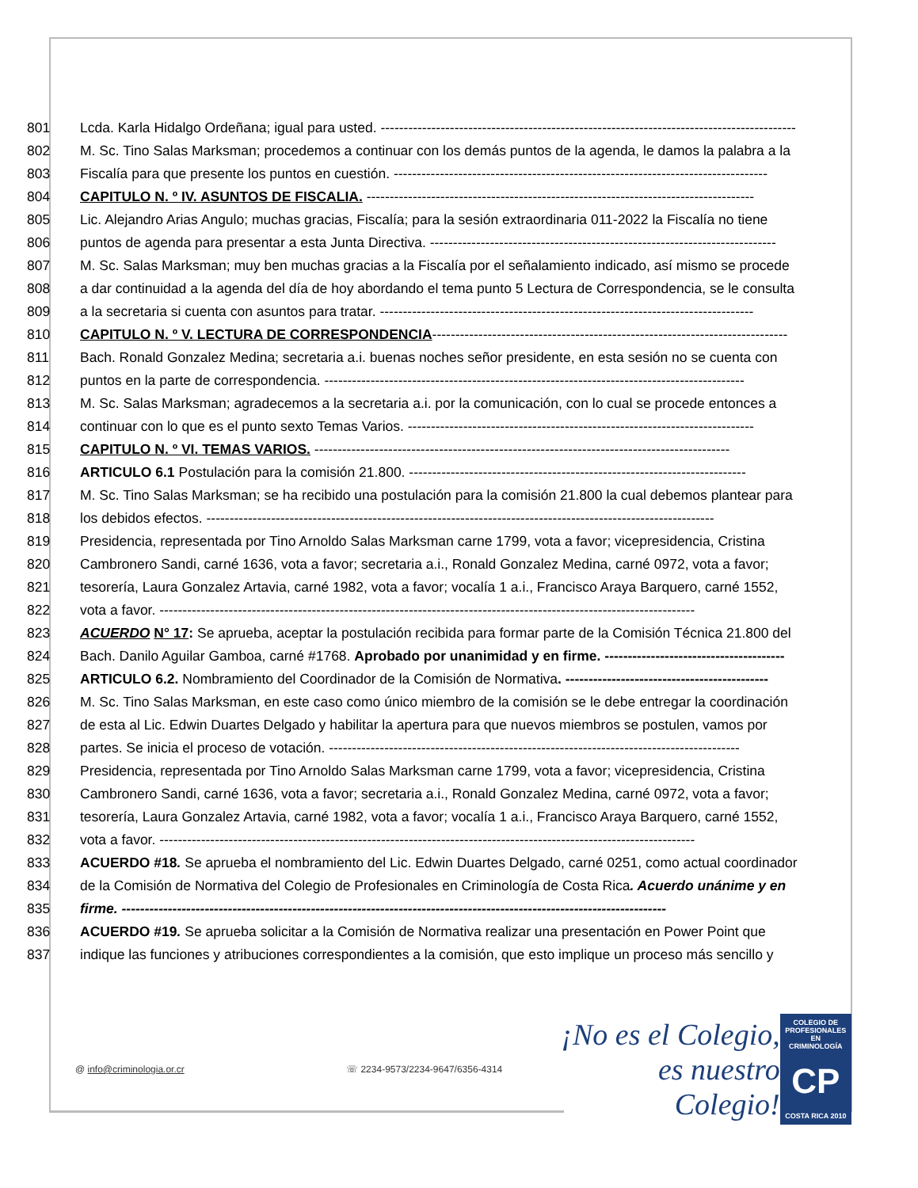801 Lcda. Karla Hidalgo Ordeñana; igual para usted. ------------------------------------------------------------------------------------------
802 M. Sc. Tino Salas Marksman; procedemos a continuar con los demás puntos de la agenda, le damos la palabra a la
803 Fiscalía para que presente los puntos en cuestión. ---------------------------------------------------------------------------------
804 CAPITULO N. º IV. ASUNTOS DE FISCALIA. ------------------------------------------------------------------------------------
805 Lic. Alejandro Arias Angulo; muchas gracias, Fiscalía; para la sesión extraordinaria 011-2022 la Fiscalía no tiene
806 puntos de agenda para presentar a esta Junta Directiva. ---------------------------------------------------------------------------
807 M. Sc. Salas Marksman; muy ben muchas gracias a la Fiscalía por el señalamiento indicado, así mismo se procede
808 a dar continuidad a la agenda del día de hoy abordando el tema punto 5 Lectura de Correspondencia, se le consulta
809 a la secretaria si cuenta con asuntos para tratar. ---------------------------------------------------------------------------------
810 CAPITULO N. º V. LECTURA DE CORRESPONDENCIA-----------------------------------------------------------------------------
811 Bach. Ronald Gonzalez Medina; secretaria a.i. buenas noches señor presidente, en esta sesión no se cuenta con
812 puntos en la parte de correspondencia. -------------------------------------------------------------------------------------------
813 M. Sc. Salas Marksman; agradecemos a la secretaria a.i. por la comunicación, con lo cual se procede entonces a
814 continuar con lo que es el punto sexto Temas Varios. ---------------------------------------------------------------------------
815 CAPITULO N. º VI. TEMAS VARIOS. ------------------------------------------------------------------------------------------
816 ARTICULO 6.1 Postulación para la comisión 21.800. -------------------------------------------------------------------------
817 M. Sc. Tino Salas Marksman; se ha recibido una postulación para la comisión 21.800 la cual debemos plantear para
818 los debidos efectos. --------------------------------------------------------------------------------------------------------------
819 Presidencia, representada por Tino Arnoldo Salas Marksman carne 1799, vota a favor; vicepresidencia, Cristina
820 Cambronero Sandi, carné 1636, vota a favor; secretaria a.i., Ronald Gonzalez Medina, carné 0972, vota a favor;
821 tesorería, Laura Gonzalez Artavia, carné 1982, vota a favor; vocalía 1 a.i., Francisco Araya Barquero, carné 1552,
822 vota a favor. --------------------------------------------------------------------------------------------------------------------
823 ACUERDO N° 17: Se aprueba, aceptar la postulación recibida para formar parte de la Comisión Técnica 21.800 del
824 Bach. Danilo Aguilar Gamboa, carné #1768. Aprobado por unanimidad y en firme. ---------------------------------------
825 ARTICULO 6.2. Nombramiento del Coordinador de la Comisión de Normativa. --------------------------------------------
826 M. Sc. Tino Salas Marksman, en este caso como único miembro de la comisión se le debe entregar la coordinación
827 de esta al Lic. Edwin Duartes Delgado y habilitar la apertura para que nuevos miembros se postulen, vamos por
828 partes. Se inicia el proceso de votación. -----------------------------------------------------------------------------------------
829 Presidencia, representada por Tino Arnoldo Salas Marksman carne 1799, vota a favor; vicepresidencia, Cristina
830 Cambronero Sandi, carné 1636, vota a favor; secretaria a.i., Ronald Gonzalez Medina, carné 0972, vota a favor;
831 tesorería, Laura Gonzalez Artavia, carné 1982, vota a favor; vocalía 1 a.i., Francisco Araya Barquero, carné 1552,
832 vota a favor. --------------------------------------------------------------------------------------------------------------------
833 ACUERDO #18. Se aprueba el nombramiento del Lic. Edwin Duartes Delgado, carné 0251, como actual coordinador
834 de la Comisión de Normativa del Colegio de Profesionales en Criminología de Costa Rica. Acuerdo unánime y en
835 firme. ----------------------------------------------------------------------------------------------------------------------
836 ACUERDO #19. Se aprueba solicitar a la Comisión de Normativa realizar una presentación en Power Point que
837 indique las funciones y atribuciones correspondientes a la comisión, que esto implique un proceso más sencillo y
@ info@criminologia.or.cr ☏ 2234-9573/2234-9647/6356-4314
¡No es el Colegio,
es nuestro Colegio!
COLEGIO DE PROFESIONALES EN
CRIMINOLOGÍA
CP
COSTA RICA 2010